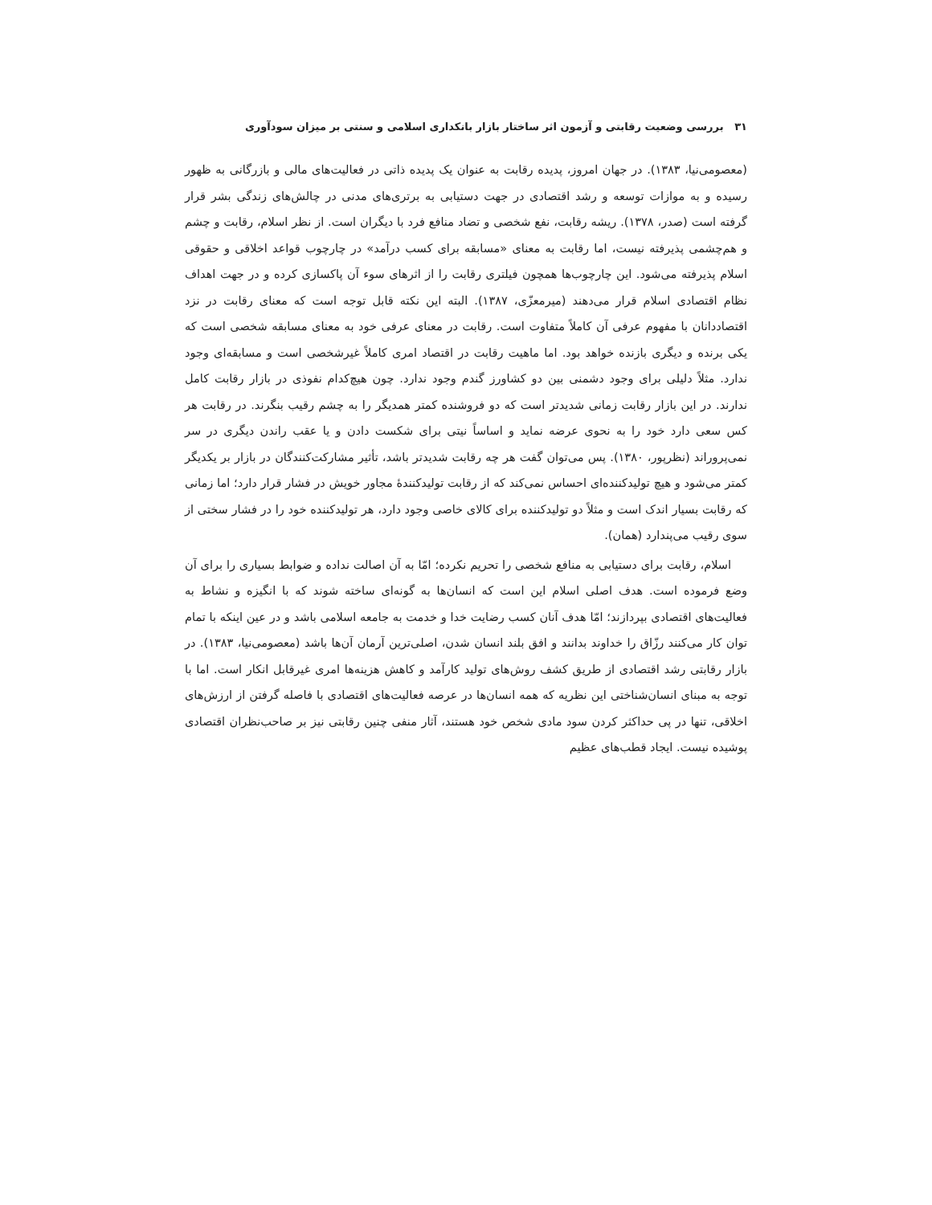۳۱ بررسی وضعیت رقابتی و آزمون اثر ساختار بازار بانکداری اسلامی و سنتی بر میزان سودآوری
(معصومی‌نیا، ۱۳۸۳). در جهان امروز، پدیده رقابت به عنوان یک پدیده ذاتی در فعالیت‌های مالی و بازرگانی به ظهور رسیده و به موازات توسعه و رشد اقتصادی در جهت دستیابی به برتری‌های مدنی در چالش‌های زندگی بشر قرار گرفته است (صدر، ۱۳۷۸). ریشه رقابت، نفع شخصی و تضاد منافع فرد با دیگران است. از نظر اسلام، رقابت و چشم و هم‌چشمی پذیرفته نیست، اما رقابت به معنای «مسابقه برای کسب درآمد» در چارچوب قواعد اخلاقی و حقوقی اسلام پذیرفته می‌شود. این چارچوب‌ها همچون فیلتری رقابت را از اثرهای سوء آن پاکسازی کرده و در جهت اهداف نظام اقتصادی اسلام قرار می‌دهند (میرمعزّی، ۱۳۸۷). البته این نکته قابل توجه است که معنای رقابت در نزد اقتصاددانان با مفهوم عرفی آن کاملاً متفاوت است. رقابت در معنای عرفی خود به معنای مسابقه شخصی است که یکی برنده و دیگری بازنده خواهد بود. اما ماهیت رقابت در اقتصاد امری کاملاً غیرشخصی است و مسابقه‌ای وجود ندارد. مثلاً دلیلی برای وجود دشمنی بین دو کشاورز گندم وجود ندارد. چون هیچ‌کدام نفوذی در بازار رقابت کامل ندارند. در این بازار رقابت زمانی شدیدتر است که دو فروشنده کمتر همدیگر را به چشم رقیب بنگرند. در رقابت هر کس سعی دارد خود را به نحوی عرضه نماید و اساساً نیتی برای شکست دادن و یا عقب راندن دیگری در سر نمی‌پروراند (نظرپور، ۱۳۸۰). پس می‌توان گفت هر چه رقابت شدیدتر باشد، تأثیر مشارکت‌کنندگان در بازار بر یکدیگر کمتر می‌شود و هیچ تولیدکننده‌ای احساس نمی‌کند که از رقابت تولیدکنندهٔ مجاور خویش در فشار قرار دارد؛ اما زمانی که رقابت بسیار اندک است و مثلاً دو تولیدکننده برای کالای خاصی وجود دارد، هر تولیدکننده خود را در فشار سختی از سوی رقیب می‌پندارد (همان).
اسلام، رقابت برای دستیابی به منافع شخصی را تحریم نکرده؛ امّا به آن اصالت نداده و ضوابط بسیاری را برای آن وضع فرموده است. هدف اصلی اسلام این است که انسان‌ها به گونه‌ای ساخته شوند که با انگیزه و نشاط به فعالیت‌های اقتصادی بپردازند؛ امّا هدف آنان کسب رضایت خدا و خدمت به جامعه اسلامی باشد و در عین اینکه با تمام توان کار می‌کنند رزّاق را خداوند بدانند و افق بلند انسان شدن، اصلی‌ترین آرمان آن‌ها باشد (معصومی‌نیا، ۱۳۸۳). در بازار رقابتی رشد اقتصادی از طریق کشف روش‌های تولید کارآمد و کاهش هزینه‌ها امری غیرقابل انکار است. اما با توجه به مبنای انسان‌شناختی این نظریه که همه انسان‌ها در عرصه فعالیت‌های اقتصادی با فاصله گرفتن از ارزش‌های اخلاقی، تنها در پی حداکثر کردن سود مادی شخص خود هستند، آثار منفی چنین رقابتی نیز بر صاحب‌نظران اقتصادی پوشیده نیست. ایجاد قطب‌های عظیم